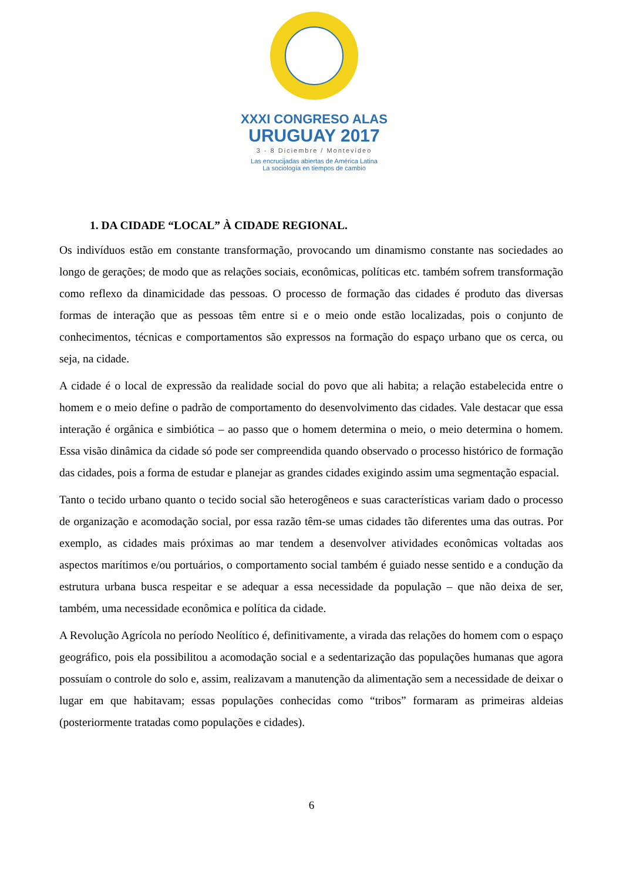XXXI CONGRESO ALAS
URUGUAY 2017
3 - 8 Diciembre / Montevideo
Las encrucijadas abiertas de América Latina
La sociología en tiempos de cambio
1. DA CIDADE “LOCAL” À CIDADE REGIONAL.
Os indivíduos estão em constante transformação, provocando um dinamismo constante nas sociedades ao longo de gerações; de modo que as relações sociais, econômicas, políticas etc. também sofrem transformação como reflexo da dinamicidade das pessoas. O processo de formação das cidades é produto das diversas formas de interação que as pessoas têm entre si e o meio onde estão localizadas, pois o conjunto de conhecimentos, técnicas e comportamentos são expressos na formação do espaço urbano que os cerca, ou seja, na cidade.
A cidade é o local de expressão da realidade social do povo que ali habita; a relação estabelecida entre o homem e o meio define o padrão de comportamento do desenvolvimento das cidades. Vale destacar que essa interação é orgânica e simbiótica – ao passo que o homem determina o meio, o meio determina o homem. Essa visão dinâmica da cidade só pode ser compreendida quando observado o processo histórico de formação das cidades, pois a forma de estudar e planejar as grandes cidades exigindo assim uma segmentação espacial.
Tanto o tecido urbano quanto o tecido social são heterogêneos e suas características variam dado o processo de organização e acomodação social, por essa razão têm-se umas cidades tão diferentes uma das outras. Por exemplo, as cidades mais próximas ao mar tendem a desenvolver atividades econômicas voltadas aos aspectos marítimos e/ou portuários, o comportamento social também é guiado nesse sentido e a condução da estrutura urbana busca respeitar e se adequar a essa necessidade da população – que não deixa de ser, também, uma necessidade econômica e política da cidade.
A Revolução Agrícola no período Neolítico é, definitivamente, a virada das relações do homem com o espaço geográfico, pois ela possibilitou a acomodação social e a sedentarização das populações humanas que agora possuíam o controle do solo e, assim, realizavam a manutenção da alimentação sem a necessidade de deixar o lugar em que habitavam; essas populações conhecidas como “tribos” formaram as primeiras aldeias (posteriormente tratadas como populações e cidades).
6